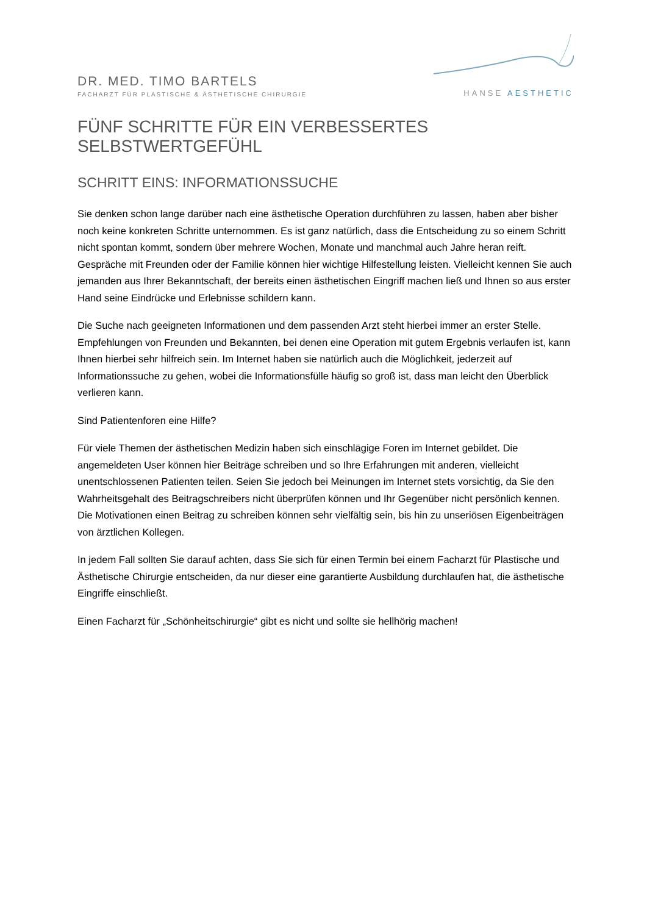DR. MED. TIMO BARTELS
FACHARZT FÜR PLASTISCHE & ÄSTHETISCHE CHIRURGIE
HANSE AESTHETIC
FÜNF SCHRITTE FÜR EIN VERBESSERTES SELBSTWERTGEFÜHL
SCHRITT EINS: INFORMATIONSSUCHE
Sie denken schon lange darüber nach eine ästhetische Operation durchführen zu lassen, haben aber bisher noch keine konkreten Schritte unternommen. Es ist ganz natürlich, dass die Entscheidung zu so einem Schritt nicht spontan kommt, sondern über mehrere Wochen, Monate und manchmal auch Jahre heran reift. Gespräche mit Freunden oder der Familie können hier wichtige Hilfestellung leisten. Vielleicht kennen Sie auch jemanden aus Ihrer Bekanntschaft, der bereits einen ästhetischen Eingriff machen ließ und Ihnen so aus erster Hand seine Eindrücke und Erlebnisse schildern kann.
Die Suche nach geeigneten Informationen und dem passenden Arzt steht hierbei immer an erster Stelle. Empfehlungen von Freunden und Bekannten, bei denen eine Operation mit gutem Ergebnis verlaufen ist, kann Ihnen hierbei sehr hilfreich sein. Im Internet haben sie natürlich auch die Möglichkeit, jederzeit auf Informationssuche zu gehen, wobei die Informationsfülle häufig so groß ist, dass man leicht den Überblick verlieren kann.
Sind Patientenforen eine Hilfe?
Für viele Themen der ästhetischen Medizin haben sich einschlägige Foren im Internet gebildet. Die angemeldeten User können hier Beiträge schreiben und so Ihre Erfahrungen mit anderen, vielleicht unentschlossenen Patienten teilen. Seien Sie jedoch bei Meinungen im Internet stets vorsichtig, da Sie den Wahrheitsgehalt des Beitragschreibers nicht überprüfen können und Ihr Gegenüber nicht persönlich kennen. Die Motivationen einen Beitrag zu schreiben können sehr vielfältig sein, bis hin zu unseriösen Eigenbeiträgen von ärztlichen Kollegen.
In jedem Fall sollten Sie darauf achten, dass Sie sich für einen Termin bei einem Facharzt für Plastische und Ästhetische Chirurgie entscheiden, da nur dieser eine garantierte Ausbildung durchlaufen hat, die ästhetische Eingriffe einschließt.
Einen Facharzt für „Schönheitschirurgie“ gibt es nicht und sollte sie hellhörig machen!